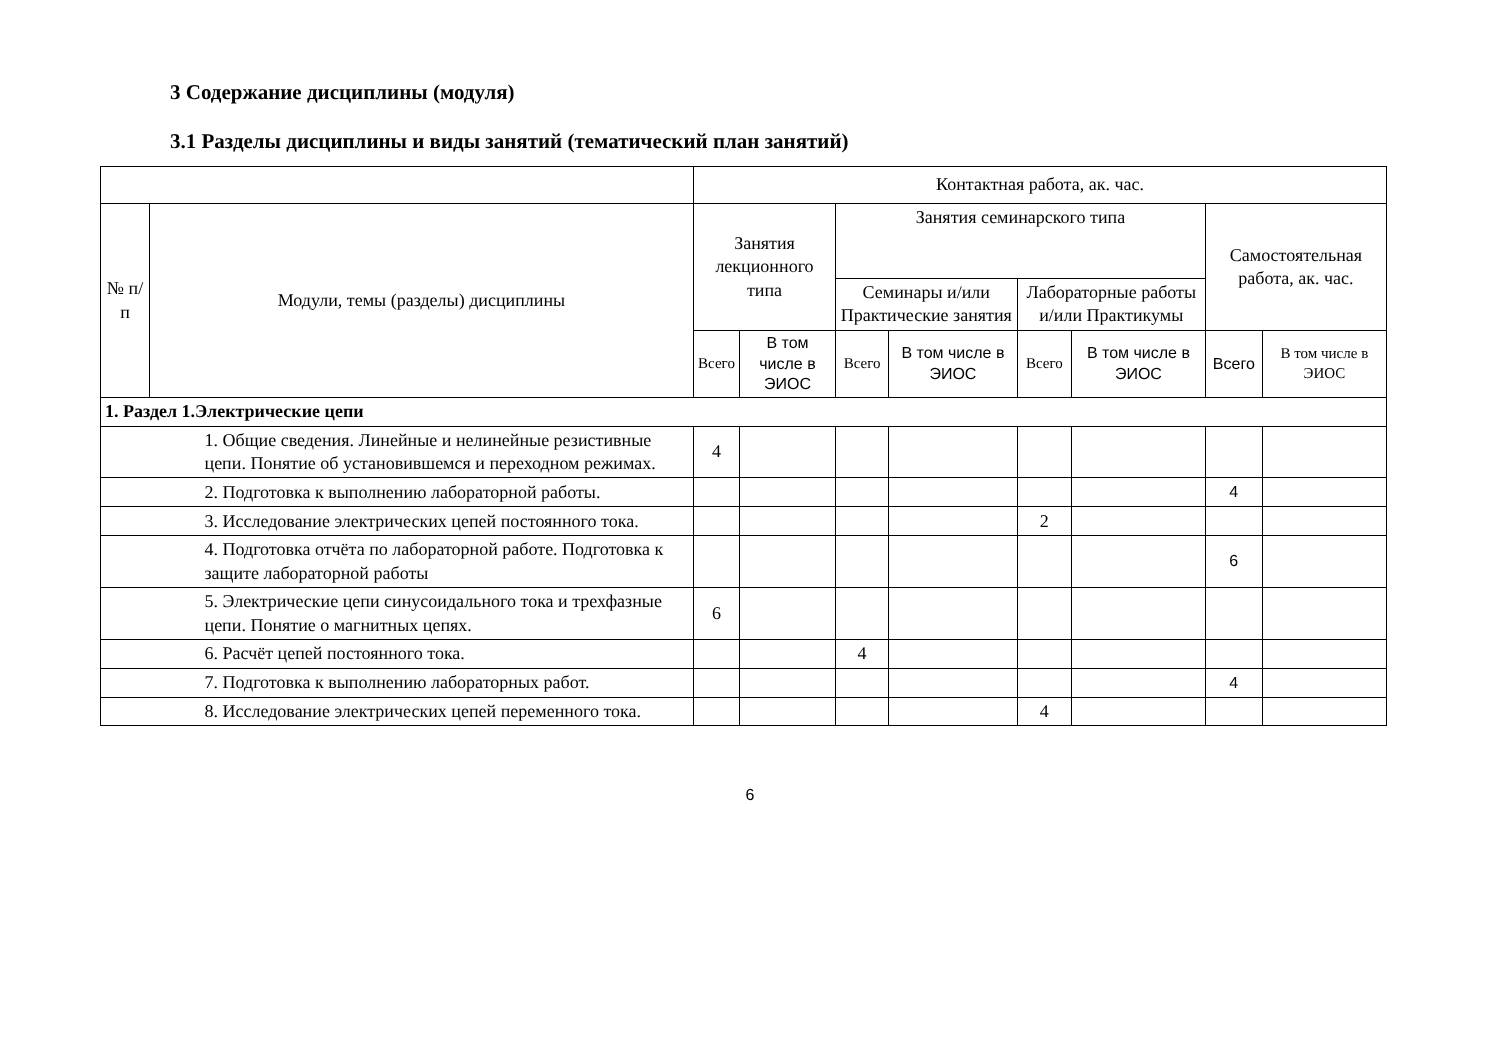3 Содержание дисциплины (модуля)
3.1 Разделы дисциплины и виды занятий (тематический план занятий)
| | | Контактная работа, ак. час. | | | | | | | |
| --- | --- | --- | --- | --- | --- | --- | --- | --- | --- |
| № п/п | Модули, темы (разделы) дисциплины | Занятия лекционного типа | | Занятия семинарского типа | | | | Самостоятельная работа, ак. час. | |
| | | | | Семинары и/или Практические занятия | | Лабораторные работы и/или Практикумы | | | |
| | | Всего | В том числе в ЭИОС | Всего | В том числе в ЭИОС | Всего | В том числе в ЭИОС | Всего | В том числе в ЭИОС |
| 1. Раздел 1.Электрические цепи | | | | | | | | | |
| | 1. Общие сведения. Линейные и нелинейные резистивные цепи. Понятие об установившемся и переходном режимах. | 4 | | | | | | | |
| | 2. Подготовка к выполнению лабораторной работы. | | | | | | | 4 | |
| | 3. Исследование электрических цепей постоянного тока. | | | | | 2 | | | |
| | 4. Подготовка отчёта по лабораторной работе. Подготовка к защите лабораторной работы | | | | | | | 6 | |
| | 5. Электрические цепи синусоидального тока и трехфазные цепи. Понятие о магнитных цепях. | 6 | | | | | | | |
| | 6. Расчёт цепей постоянного тока. | | | 4 | | | | | |
| | 7. Подготовка к выполнению лабораторных работ. | | | | | | | 4 | |
| | 8. Исследование электрических цепей переменного тока. | | | | | 4 | | | |
6